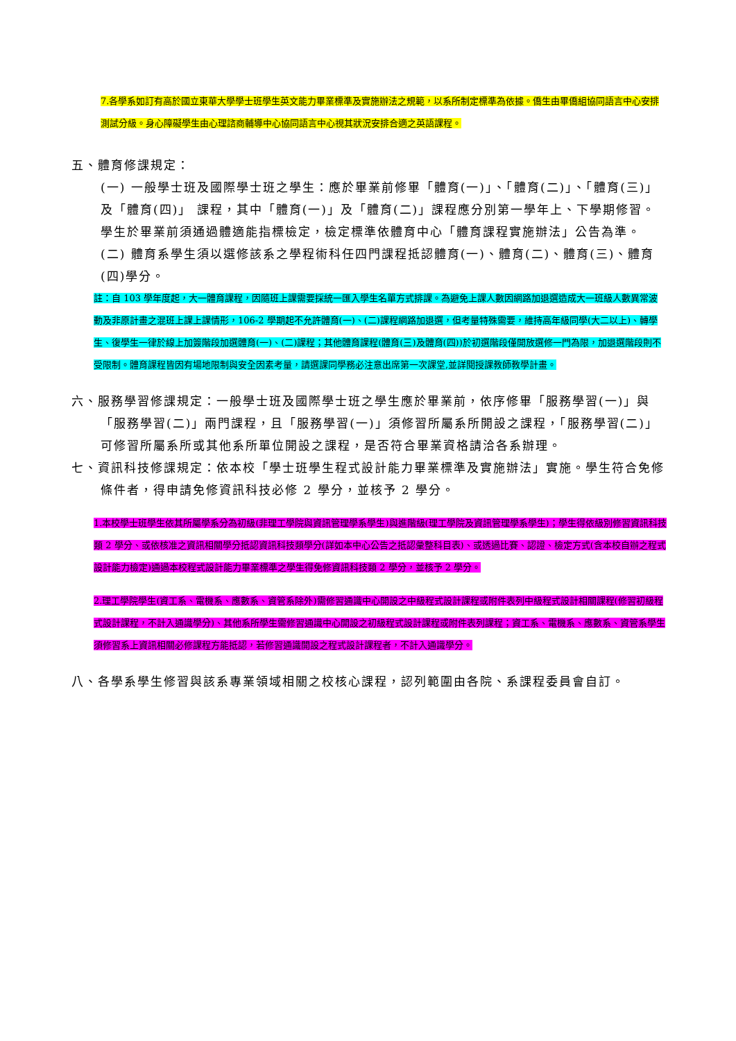7.各學系如訂有高於國立東華大學學士班學生英文能力畢業標準及實施辦法之規範，以系所制定標準為依據。僑生由畢僑組協同語言中心安排測試分級。身心障礙學生由心理諮商輔導中心協同語言中心視其狀況安排合適之英語課程。
五、體育修課規定：
(一) 一般學士班及國際學士班之學生：應於畢業前修畢「體育(一)」、「體育(二)」、「體育(三)」及「體育(四)」 課程，其中「體育(一)」及「體育(二)」課程應分別第一學年上、下學期修習。學生於畢業前須通過體適能指標檢定，檢定標準依體育中心「體育課程實施辦法」公告為準。
(二) 體育系學生須以選修該系之學程術科任四門課程抵認體育(一)、體育(二)、體育(三)、體育(四)學分。
註：自 103 學年度起，大一體育課程，因隨班上課需要採統一匯入學生名單方式排課。為避免上課人數因網路加退選造成大一班級人數異常波動及非原計畫之混班上課上課情形，106-2 學期起不允許體育(一)、(二)課程網路加退選，但考量特殊需要，維持高年級同學(大二以上)、轉學生、復學生一律於線上加簽階段加選體育(一)、(二)課程；其他體育課程(體育(三)及體育(四))於初選階段僅開放選修一門為限，加退選階段則不受限制。體育課程皆因有場地限制與安全因素考量，請選課同學務必注意出席第一次課堂,並詳閱授課教師教學計畫。
六、服務學習修課規定：一般學士班及國際學士班之學生應於畢業前，依序修畢「服務學習(一)」與「服務學習(二)」兩門課程，且「服務學習(一)」須修習所屬系所開設之課程，「服務學習(二)」可修習所屬系所或其他系所單位開設之課程，是否符合畢業資格請洽各系辦理。
七、資訊科技修課規定：依本校「學士班學生程式設計能力畢業標準及實施辦法」實施。學生符合免修條件者，得申請免修資訊科技必修 2 學分，並核予 2 學分。
1.本校學士班學生依其所屬學系分為初級(非理工學院與資訊管理學系學生)與進階級(理工學院及資訊管理學系學生)；學生得依級別修習資訊科技類 2 學分、或依核准之資訊相關學分抵認資訊科技類學分(詳如本中心公告之抵認彙整科目表)、或透過比賽、認證、檢定方式(含本校自辦之程式設計能力檢定)通過本校程式設計能力畢業標準之學生得免修資訊科技類 2 學分，並核予 2 學分。
2.理工學院學生(資工系、電機系、應數系、資管系除外)需修習通識中心開設之中級程式設計課程或附件表列中級程式設計相關課程(修習初級程式設計課程，不計入通識學分)、其他系所學生需修習通識中心開設之初級程式設計課程或附件表列課程；資工系、電機系、應數系、資管系學生須修習系上資訊相關必修課程方能抵認，若修習通識開設之程式設計課程者，不計入通識學分。
八、各學系學生修習與該系專業領域相關之校核心課程，認列範圍由各院、系課程委員會自訂。